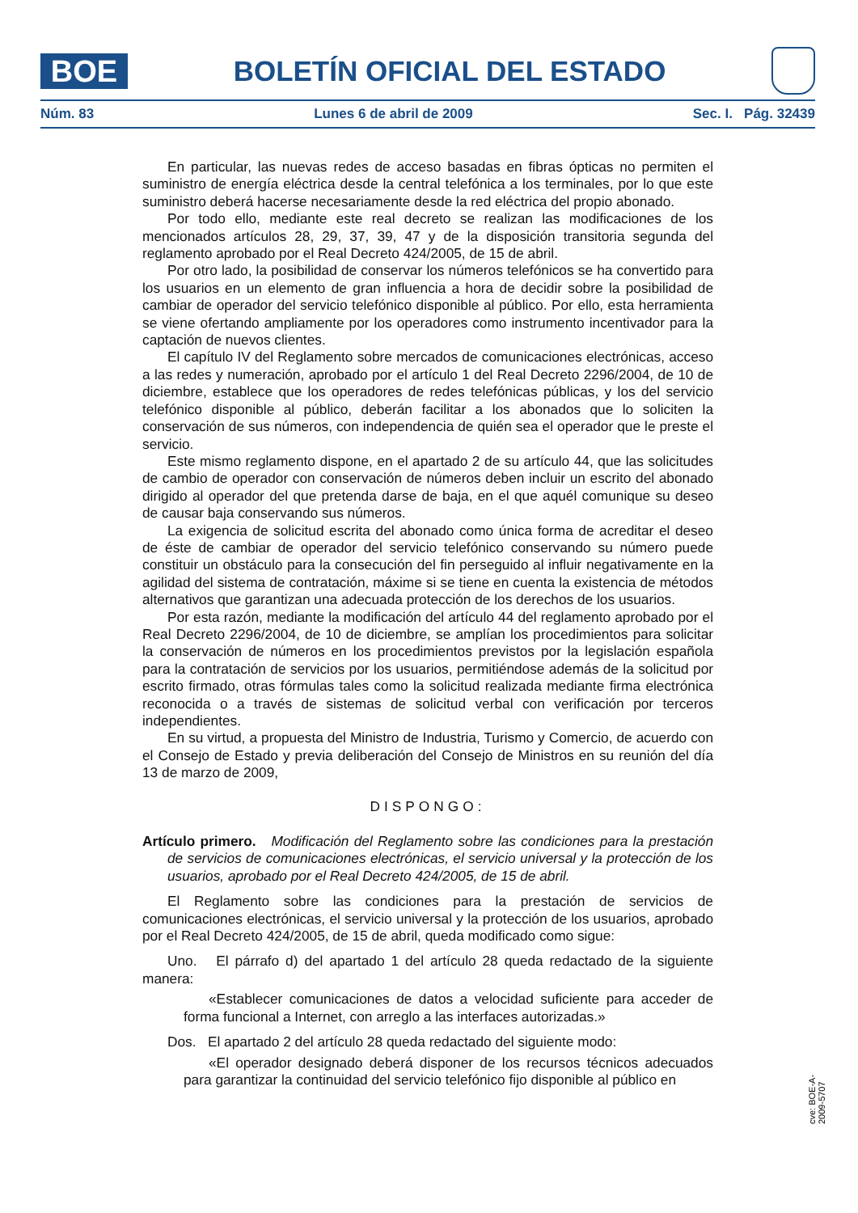BOE
BOLETÍN OFICIAL DEL ESTADO
Núm. 83 Lunes 6 de abril de 2009 Sec. I. Pág. 32439
En particular, las nuevas redes de acceso basadas en fibras ópticas no permiten el suministro de energía eléctrica desde la central telefónica a los terminales, por lo que este suministro deberá hacerse necesariamente desde la red eléctrica del propio abonado.
Por todo ello, mediante este real decreto se realizan las modificaciones de los mencionados artículos 28, 29, 37, 39, 47 y de la disposición transitoria segunda del reglamento aprobado por el Real Decreto 424/2005, de 15 de abril.
Por otro lado, la posibilidad de conservar los números telefónicos se ha convertido para los usuarios en un elemento de gran influencia a hora de decidir sobre la posibilidad de cambiar de operador del servicio telefónico disponible al público. Por ello, esta herramienta se viene ofertando ampliamente por los operadores como instrumento incentivador para la captación de nuevos clientes.
El capítulo IV del Reglamento sobre mercados de comunicaciones electrónicas, acceso a las redes y numeración, aprobado por el artículo 1 del Real Decreto 2296/2004, de 10 de diciembre, establece que los operadores de redes telefónicas públicas, y los del servicio telefónico disponible al público, deberán facilitar a los abonados que lo soliciten la conservación de sus números, con independencia de quién sea el operador que le preste el servicio.
Este mismo reglamento dispone, en el apartado 2 de su artículo 44, que las solicitudes de cambio de operador con conservación de números deben incluir un escrito del abonado dirigido al operador del que pretenda darse de baja, en el que aquél comunique su deseo de causar baja conservando sus números.
La exigencia de solicitud escrita del abonado como única forma de acreditar el deseo de éste de cambiar de operador del servicio telefónico conservando su número puede constituir un obstáculo para la consecución del fin perseguido al influir negativamente en la agilidad del sistema de contratación, máxime si se tiene en cuenta la existencia de métodos alternativos que garantizan una adecuada protección de los derechos de los usuarios.
Por esta razón, mediante la modificación del artículo 44 del reglamento aprobado por el Real Decreto 2296/2004, de 10 de diciembre, se amplían los procedimientos para solicitar la conservación de números en los procedimientos previstos por la legislación española para la contratación de servicios por los usuarios, permitiéndose además de la solicitud por escrito firmado, otras fórmulas tales como la solicitud realizada mediante firma electrónica reconocida o a través de sistemas de solicitud verbal con verificación por terceros independientes.
En su virtud, a propuesta del Ministro de Industria, Turismo y Comercio, de acuerdo con el Consejo de Estado y previa deliberación del Consejo de Ministros en su reunión del día 13 de marzo de 2009,
DISPONGO:
Artículo primero. Modificación del Reglamento sobre las condiciones para la prestación de servicios de comunicaciones electrónicas, el servicio universal y la protección de los usuarios, aprobado por el Real Decreto 424/2005, de 15 de abril.
El Reglamento sobre las condiciones para la prestación de servicios de comunicaciones electrónicas, el servicio universal y la protección de los usuarios, aprobado por el Real Decreto 424/2005, de 15 de abril, queda modificado como sigue:
Uno. El párrafo d) del apartado 1 del artículo 28 queda redactado de la siguiente manera:
«Establecer comunicaciones de datos a velocidad suficiente para acceder de forma funcional a Internet, con arreglo a las interfaces autorizadas.»
Dos. El apartado 2 del artículo 28 queda redactado del siguiente modo:
«El operador designado deberá disponer de los recursos técnicos adecuados para garantizar la continuidad del servicio telefónico fijo disponible al público en
cve: BOE-A-2009-5707